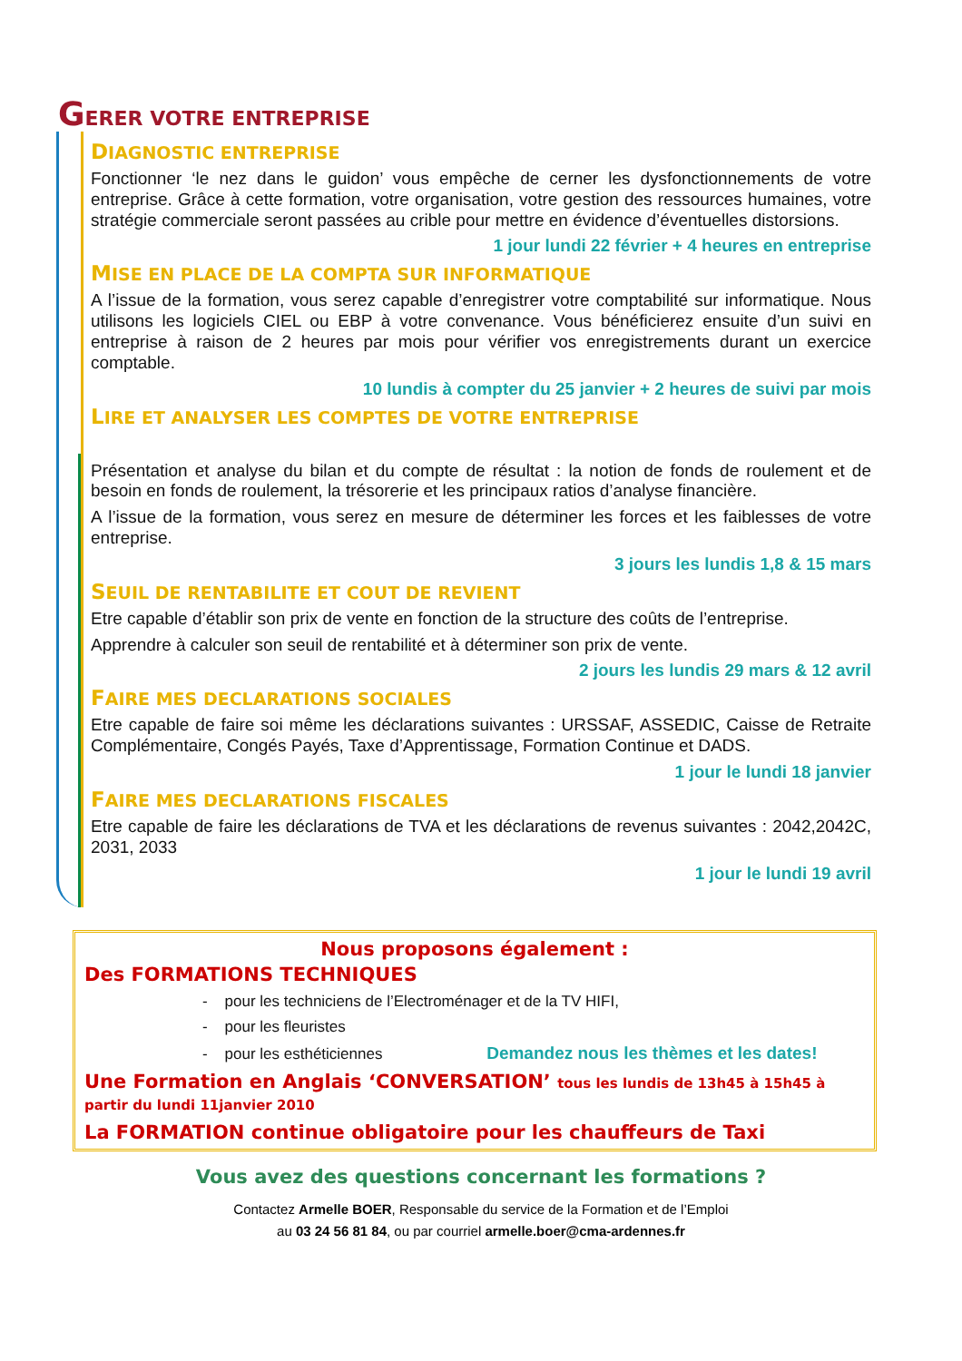GERER VOTRE ENTREPRISE
DIAGNOSTIC ENTREPRISE
Fonctionner ‘le nez dans le guidon’ vous empêche de cerner les dysfonctionnements de votre entreprise. Grâce à cette formation, votre organisation, votre gestion des ressources humaines, votre stratégie commerciale seront passées au crible pour mettre en évidence d’éventuelles distorsions.
1 jour lundi 22 février + 4 heures en entreprise
MISE EN PLACE DE LA COMPTA SUR INFORMATIQUE
A l’issue de la formation, vous serez capable d’enregistrer votre comptabilité sur informatique. Nous utilisons les logiciels CIEL ou EBP à votre convenance. Vous bénéficierez ensuite d’un suivi en entreprise à raison de 2 heures par mois pour vérifier vos enregistrements durant un exercice comptable.
10 lundis à compter du 25 janvier + 2 heures de suivi par mois
LIRE ET ANALYSER LES COMPTES DE VOTRE ENTREPRISE
Présentation et analyse du bilan et du compte de résultat : la notion de fonds de roulement et de besoin en fonds de roulement, la trésorerie et les principaux ratios d’analyse financière.
A l’issue de la formation, vous serez en mesure de déterminer les forces et les faiblesses de votre entreprise.
3 jours les lundis 1,8 & 15 mars
SEUIL DE RENTABILITE ET COUT DE REVIENT
Etre capable d’établir son prix de vente en fonction de la structure des coûts de l’entreprise.
Apprendre à calculer son seuil de rentabilité et à déterminer son prix de vente.
2 jours les lundis 29 mars & 12 avril
FAIRE MES DECLARATIONS SOCIALES
Etre capable de faire soi même les déclarations suivantes : URSSAF, ASSEDIC, Caisse de Retraite Complémentaire, Congés Payés, Taxe d’Apprentissage, Formation Continue et DADS.
1 jour le lundi 18 janvier
FAIRE MES DECLARATIONS FISCALES
Etre capable de faire les déclarations de TVA et les déclarations de revenus suivantes : 2042,2042C, 2031, 2033
1 jour le lundi 19 avril
Nous proposons également :
Des FORMATIONS TECHNIQUES
- pour les techniciens de l’Electroménager et de la TV HIFI,
- pour les fleuristes
- pour les esthéticiennes Demandez nous les thèmes et les dates!
Une Formation en Anglais ‘CONVERSATION’ tous les lundis de 13h45 à 15h45 à partir du lundi 11janvier 2010
La FORMATION continue obligatoire pour les chauffeurs de Taxi
Vous avez des questions concernant les formations ?
Contactez Armelle BOER, Responsable du service de la Formation et de l’Emploi
au 03 24 56 81 84, ou par courriel armelle.boer@cma-ardennes.fr